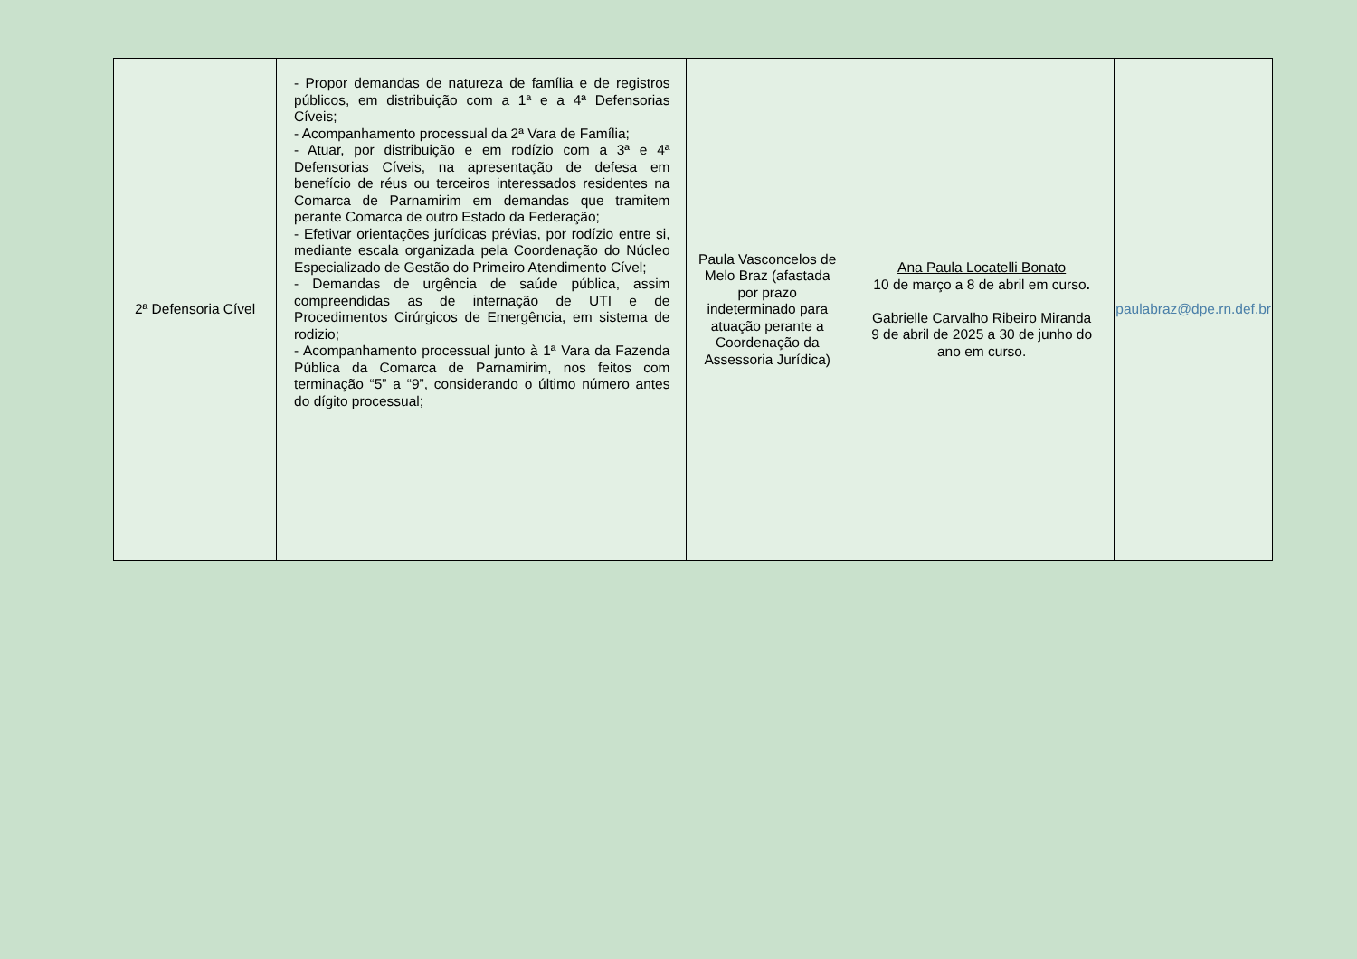| 2ª Defensoria Cível | - Propor demandas de natureza de família e de registros públicos, em distribuição com a 1ª e a 4ª Defensorias Cíveis; - Acompanhamento processual da 2ª Vara de Família; - Atuar, por distribuição e em rodízio com a 3ª e 4ª Defensorias Cíveis, na apresentação de defesa em benefício de réus ou terceiros interessados residentes na Comarca de Parnamirim em demandas que tramitem perante Comarca de outro Estado da Federação; - Efetivar orientações jurídicas prévias, por rodízio entre si, mediante escala organizada pela Coordenação do Núcleo Especializado de Gestão do Primeiro Atendimento Cível; - Demandas de urgência de saúde pública, assim compreendidas as de internação de UTI e de Procedimentos Cirúrgicos de Emergência, em sistema de rodizio; - Acompanhamento processual junto à 1ª Vara da Fazenda Pública da Comarca de Parnamirim, nos feitos com terminação “5” a “9”, considerando o último número antes do dígito processual; | Paula Vasconcelos de Melo Braz (afastada por prazo indeterminado para atuação perante a Coordenação da Assessoria Jurídica) | Ana Paula Locatelli Bonato 10 de março a 8 de abril em curso . Gabrielle Carvalho Ribeiro Miranda 9 de abril de 2025 a 30 de junho do ano em curso. | paulabraz@dpe.rn.def.br |